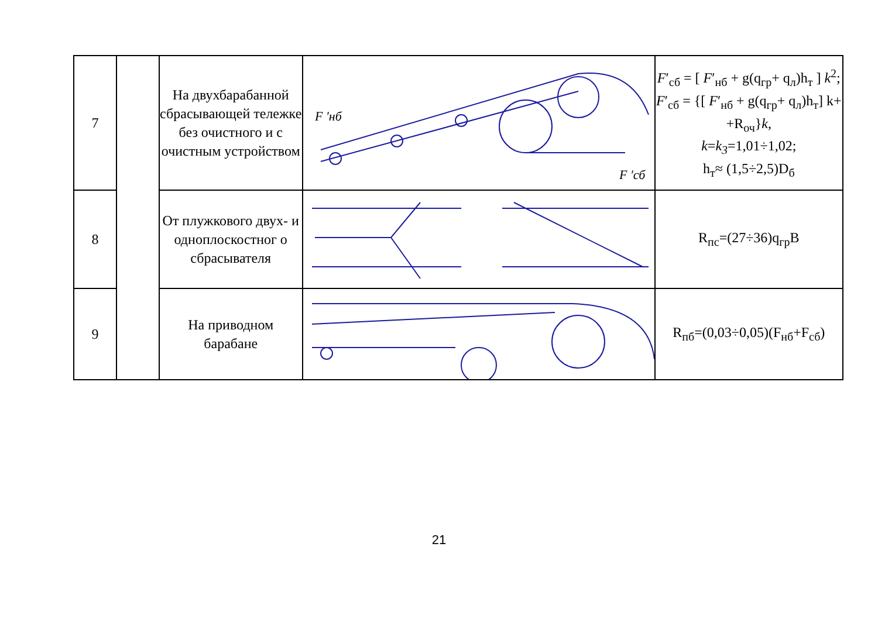| 7 | | На двухбарабанной сбрасывающей тележке без очистного и с очистным устройством | F ′нб F ′сб | F ′<sub>сб</sub> = [ F ′<sub>нб</sub> + g(q<sub>гр</sub>+ q<sub>л</sub>)h<sub>т</sub> ] k<sup>2</sup>; F ′<sub>сб</sub> = {[ F ′<sub>нб</sub> + g(q<sub>гр</sub>+ q<sub>л</sub>)h<sub>т</sub>] k+ +R<sub>оч</sub>} k , k = k<sub>3</sub> =1,01÷1,02; h<sub>т</sub>≈ (1,5÷2,5)D<sub>б</sub> |
| 8 | | От плужкового двух- и одноплоскостног о сбрасывателя | | R<sub>пс</sub>=(27÷36)q<sub>гр</sub>B |
| 9 | | На приводном барабане | | R<sub>пб</sub>=(0,03÷0,05)(F<sub>нб</sub>+F<sub>сб</sub>) |
21